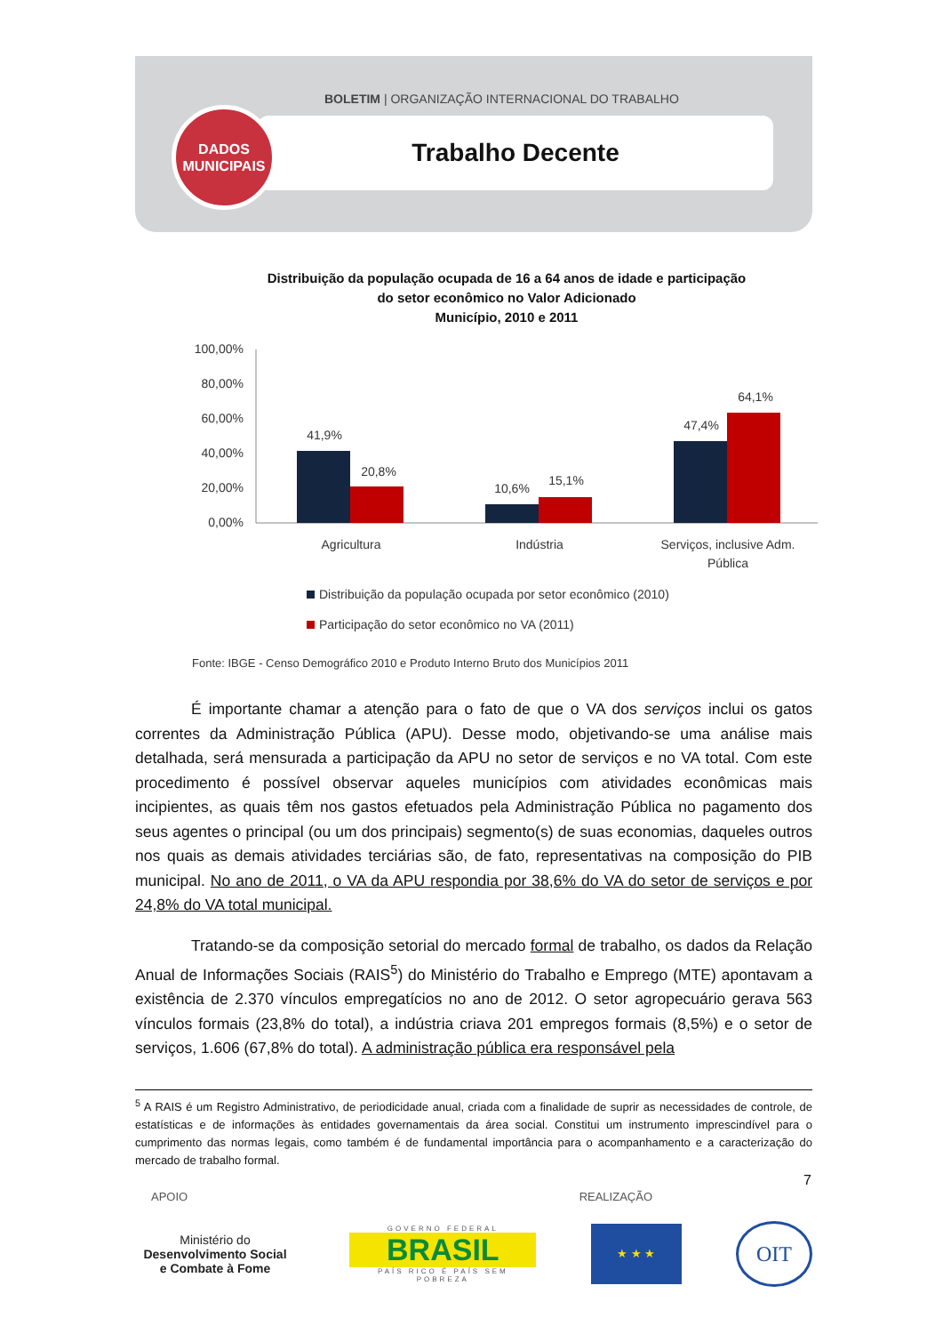BOLETIM | ORGANIZAÇÃO INTERNACIONAL DO TRABALHO
Trabalho Decente
DADOS
MUNICIPAIS
Distribuição da população ocupada de 16 a 64 anos de idade e participação do setor econômico no Valor Adicionado
Município, 2010 e 2011
100,00%
80,00%
60,00%
40,00%
20,00%
0,00%
41,9%
20,8%
10,6%
15,1%
47,4%
64,1%
Agricultura
Indústria
Serviços, inclusive Adm.
Pública
Distribuição da população ocupada por setor econômico (2010)
Participação do setor econômico no VA (2011)
Fonte: IBGE - Censo Demográfico 2010 e Produto Interno Bruto dos Municípios 2011
É importante chamar a atenção para o fato de que o VA dos serviços inclui os gatos correntes da Administração Pública (APU). Desse modo, objetivando-se uma análise mais detalhada, será mensurada a participação da APU no setor de serviços e no VA total. Com este procedimento é possível observar aqueles municípios com atividades econômicas mais incipientes, as quais têm nos gastos efetuados pela Administração Pública no pagamento dos seus agentes o principal (ou um dos principais) segmento(s) de suas economias, daqueles outros nos quais as demais atividades terciárias são, de fato, representativas na composição do PIB municipal. No ano de 2011, o VA da APU respondia por 38,6% do VA do setor de serviços e por 24,8% do VA total municipal.
Tratando-se da composição setorial do mercado formal de trabalho, os dados da Relação Anual de Informações Sociais (RAIS<sup>5</sup>) do Ministério do Trabalho e Emprego (MTE) apontavam a existência de 2.370 vínculos empregatícios no ano de 2012. O setor agropecuário gerava 563 vínculos formais (23,8% do total), a indústria criava 201 empregos formais (8,5%) e o setor de serviços, 1.606 (67,8% do total). A administração pública era responsável pela
<sup>5</sup> A RAIS é um Registro Administrativo, de periodicidade anual, criada com a finalidade de suprir as necessidades de controle, de estatísticas e de informações às entidades governamentais da área social. Constitui um instrumento imprescindível para o cumprimento das normas legais, como também é de fundamental importância para o acompanhamento e a caracterização do mercado de trabalho formal.
7
APOIO REALIZAÇÃO
Ministério do
Desenvolvimento Social
e Combate à Fome
GOVERNO FEDERAL
BRASIL
PAÍS RICO É PAÍS SEM POBREZA
★ ★ ★
OIT